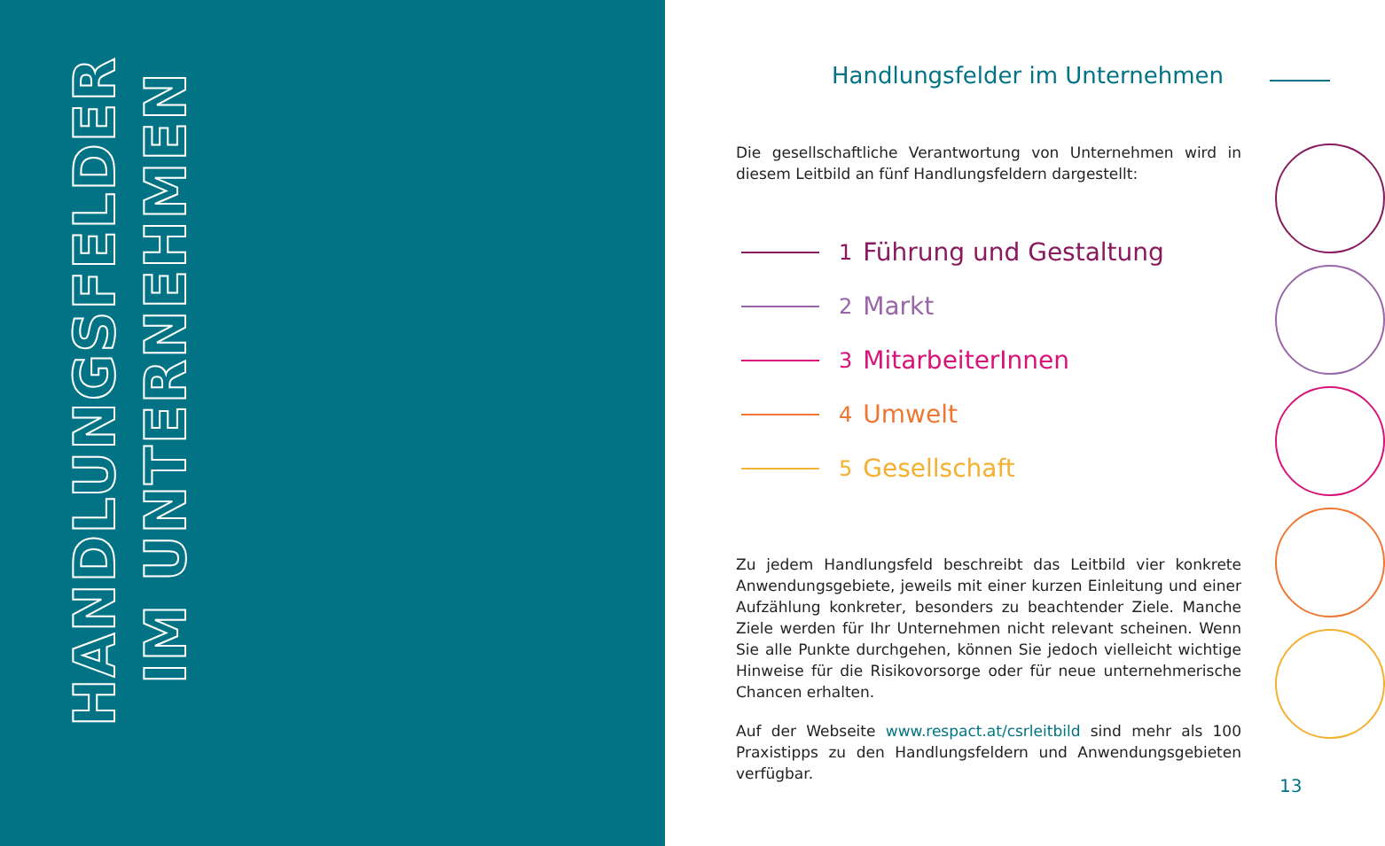HANDLUNGSFELDER
IM UNTERNEHMEN
Handlungsfelder im Unternehmen
Die gesellschaftliche Verantwortung von Unternehmen wird in diesem Leitbild an fünf Handlungsfeldern dargestellt:
1 Führung und Gestaltung
2 Markt
3 MitarbeiterInnen
4 Umwelt
5 Gesellschaft
Zu jedem Handlungsfeld beschreibt das Leitbild vier konkrete Anwendungsgebiete, jeweils mit einer kurzen Einleitung und einer Aufzählung konkreter, besonders zu beachtender Ziele. Manche Ziele werden für Ihr Unternehmen nicht relevant scheinen. Wenn Sie alle Punkte durchgehen, können Sie jedoch vielleicht wichtige Hinweise für die Risikovorsorge oder für neue unternehmerische Chancen erhalten.
Auf der Webseite www.respact.at/csrleitbild sind mehr als 100 Praxistipps zu den Handlungsfeldern und Anwendungsgebieten verfügbar.
13